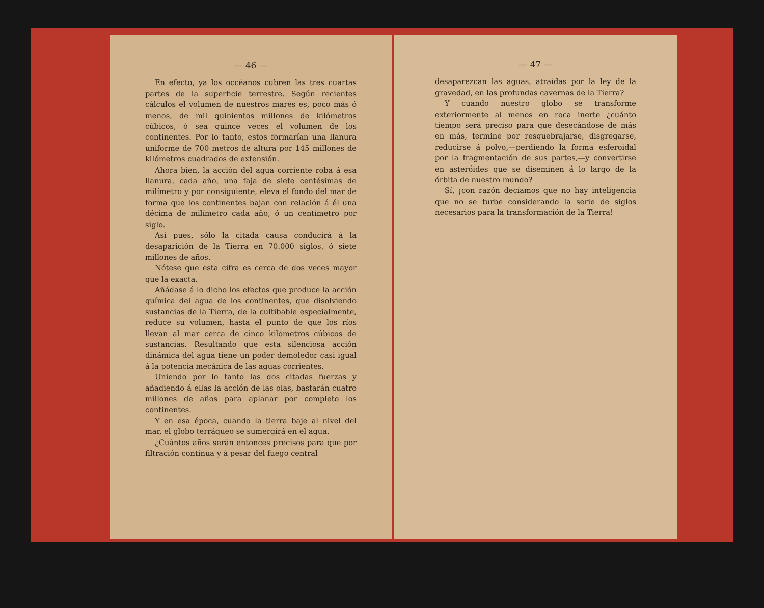— 46 —
En efecto, ya los occéanos cubren las tres cuartas partes de la superficie terrestre. Según recientes cálculos el volumen de nuestros mares es, poco más ó menos, de mil quinientos millones de kilómetros cúbicos, ó sea quince veces el volumen de los continentes. Por lo tanto, estos formarían una llanura uniforme de 700 metros de altura por 145 millones de kilómetros cuadrados de extensión.
Ahora bien, la acción del agua corriente roba á esa llanura, cada año, una faja de siete centésimas de milímetro y por consiguiente, eleva el fondo del mar de forma que los continentes bajan con relación á él una décima de milímetro cada año, ó un centímetro por siglo.
Así pues, sólo la citada causa conducirá á la desaparición de la Tierra en 70.000 siglos, ó siete millones de años.
Nótese que esta cifra es cerca de dos veces mayor que la exacta.
Añádase á lo dicho los efectos que produce la acción química del agua de los continentes, que disolviendo sustancias de la Tierra, de la cultibable especialmente, reduce su volumen, hasta el punto de que los ríos llevan al mar cerca de cinco kilómetros cúbicos de sustancias. Resultando que esta silenciosa acción dinámica del agua tiene un poder demoledor casi igual á la potencia mecánica de las aguas corrientes.
Uniendo por lo tanto las dos citadas fuerzas y añadiendo á ellas la acción de las olas, bastarán cuatro millones de años para aplanar por completo los continentes.
Y en esa época, cuando la tierra baje al nivel del mar, el globo terráqueo se sumergirá en el agua.
¿Cuántos años serán entonces precisos para que por filtración continua y á pesar del fuego central
— 47 —
desaparezcan las aguas, atraídas por la ley de la gravedad, en las profundas cavernas de la Tierra?
Y cuando nuestro globo se transforme exteriormente al menos en roca inerte ¿cuánto tiempo será preciso para que desecándose de más en más, termine por resquebrajarse, disgregarse, reducirse á polvo,—perdiendo la forma esferoidal por la fragmentación de sus partes,—y convertirse en asteróides que se diseminen á lo largo de la órbita de nuestro mundo?
Sí, ¡con razón decíamos que no hay inteligencia que no se turbe considerando la serie de siglos necesarios para la transformación de la Tierra!